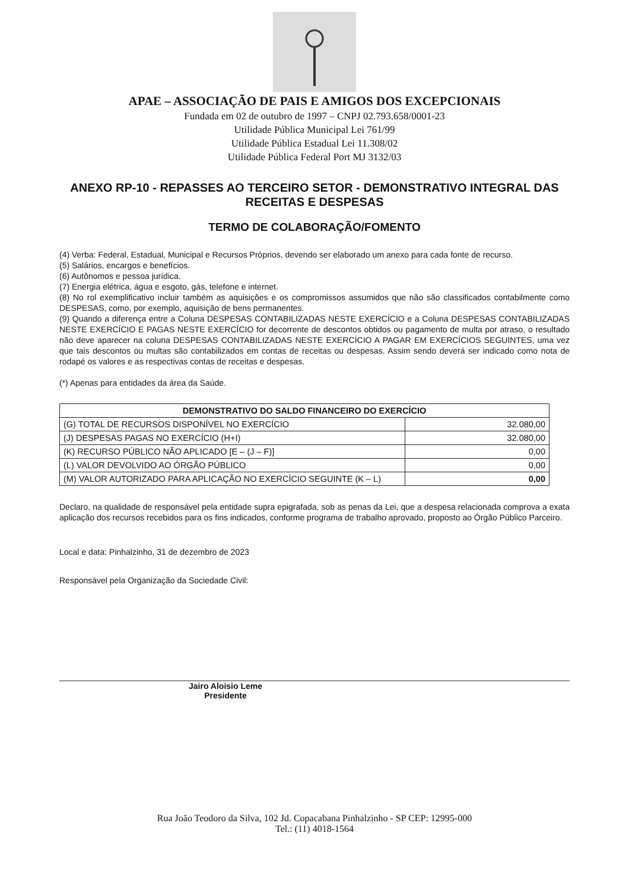APAE – ASSOCIAÇÃO DE PAIS E AMIGOS DOS EXCEPCIONAIS
Fundada em 02 de outubro de 1997 – CNPJ 02.793.658/0001-23
Utilidade Pública Municipal Lei 761/99
Utilidade Pública Estadual Lei 11.308/02
Utilidade Pública Federal Port MJ 3132/03
ANEXO RP-10 - REPASSES AO TERCEIRO SETOR - DEMONSTRATIVO INTEGRAL DAS RECEITAS E DESPESAS
TERMO DE COLABORAÇÃO/FOMENTO
(4) Verba: Federal, Estadual, Municipal e Recursos Próprios, devendo ser elaborado um anexo para cada fonte de recurso.
(5) Salários, encargos e benefícios.
(6) Autônomos e pessoa jurídica.
(7) Energia elétrica, água e esgoto, gás, telefone e internet.
(8) No rol exemplificativo incluir também as aquisições e os compromissos assumidos que não são classificados contabilmente como DESPESAS, como, por exemplo, aquisição de bens permanentes.
(9) Quando a diferença entre a Coluna DESPESAS CONTABILIZADAS NESTE EXERCÍCIO e a Coluna DESPESAS CONTABILIZADAS NESTE EXERCÍCIO E PAGAS NESTE EXERCÍCIO for decorrente de descontos obtidos ou pagamento de multa por atraso, o resultado não deve aparecer na coluna DESPESAS CONTABILIZADAS NESTE EXERCÍCIO A PAGAR EM EXERCÍCIOS SEGUINTES, uma vez que tais descontos ou multas são contabilizados em contas de receitas ou despesas. Assim sendo deverá ser indicado como nota de rodapé os valores e as respectivas contas de receitas e despesas.
(*) Apenas para entidades da área da Saúde.
| DEMONSTRATIVO DO SALDO FINANCEIRO DO EXERCÍCIO | |
| --- | --- |
| (G) TOTAL DE RECURSOS DISPONÍVEL NO EXERCÍCIO | 32.080,00 |
| (J) DESPESAS PAGAS NO EXERCÍCIO (H+I) | 32.080,00 |
| (K) RECURSO PÚBLICO NÃO APLICADO [E – (J – F)] | 0,00 |
| (L) VALOR DEVOLVIDO AO ÓRGÃO PÚBLICO | 0,00 |
| (M) VALOR AUTORIZADO PARA APLICAÇÃO NO EXERCÍCIO SEGUINTE (K – L) | 0,00 |
Declaro, na qualidade de responsável pela entidade supra epigrafada, sob as penas da Lei, que a despesa relacionada comprova a exata aplicação dos recursos recebidos para os fins indicados, conforme programa de trabalho aprovado, proposto ao Órgão Público Parceiro.
Local e data: Pinhalzinho, 31 de dezembro de 2023
Responsável pela Organização da Sociedade Civil:
Jairo Aloisio Leme
Presidente
Rua João Teodoro da Silva, 102 Jd. Copacabana Pinhalzinho - SP CEP: 12995-000
Tel.: (11) 4018-1564